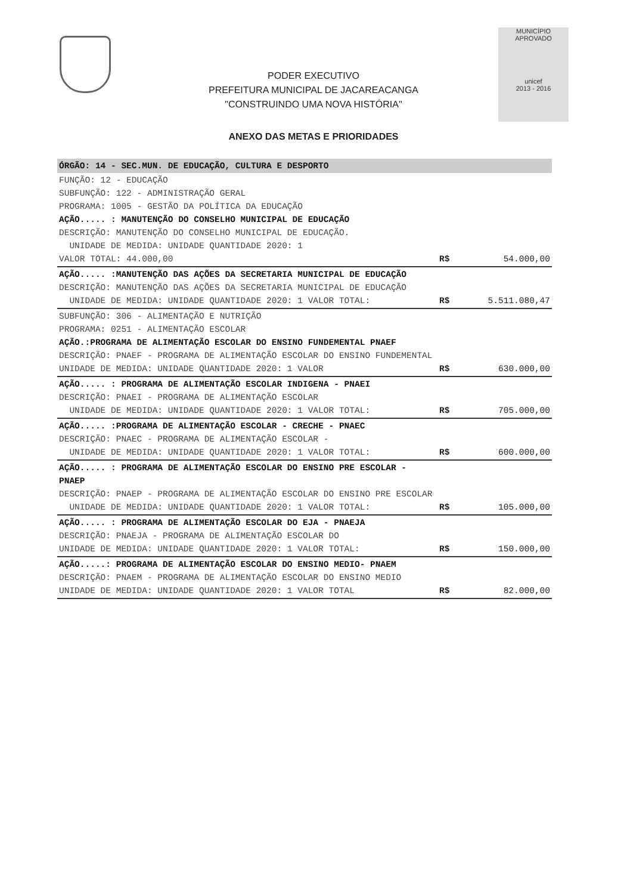PODER EXECUTIVO
PREFEITURA MUNICIPAL DE JACAREACANGA
"CONSTRUINDO UMA NOVA HISTÓRIA"
MUNICÍPIO APROVADO
unicef
2013 - 2016
ANEXO DAS METAS E PRIORIDADES
| ÓRGÃO: 14 - SEC.MUN. DE EDUCAÇÃO, CULTURA E DESPORTO | | |
| FUNÇÃO: 12 - EDUCAÇÃO SUBFUNÇÃO: 122 - ADMINISTRAÇÃO GERAL PROGRAMA: 1005 - GESTÃO DA POLÍTICA DA EDUCAÇÃO AÇÃO..... : MANUTENÇÃO DO CONSELHO MUNICIPAL DE EDUCAÇÃO DESCRIÇÃO: MANUTENÇÃO DO CONSELHO MUNICIPAL DE EDUCAÇÃO. UNIDADE DE MEDIDA: UNIDADE QUANTIDADE 2020: 1 VALOR TOTAL: 44.000,00 | R$ | 54.000,00 |
| AÇÃO..... :MANUTENÇÃO DAS AÇÕES DA SECRETARIA MUNICIPAL DE EDUCAÇÃO DESCRIÇÃO: MANUTENÇÃO DAS AÇÕES DA SECRETARIA MUNICIPAL DE EDUCAÇÃO UNIDADE DE MEDIDA: UNIDADE QUANTIDADE 2020: 1 VALOR TOTAL: | R$ | 5.511.080,47 |
| SUBFUNÇÃO: 306 - ALIMENTAÇÃO E NUTRIÇÃO PROGRAMA: 0251 - ALIMENTAÇÃO ESCOLAR AÇÃO.:PROGRAMA DE ALIMENTAÇÃO ESCOLAR DO ENSINO FUNDEMENTAL PNAEF DESCRIÇÃO: PNAEF - PROGRAMA DE ALIMENTAÇÃO ESCOLAR DO ENSINO FUNDEMENTAL UNIDADE DE MEDIDA: UNIDADE QUANTIDADE 2020: 1 VALOR | R$ | 630.000,00 |
| AÇÃO..... : PROGRAMA DE ALIMENTAÇÃO ESCOLAR INDIGENA - PNAEI DESCRIÇÃO: PNAEI - PROGRAMA DE ALIMENTAÇÃO ESCOLAR UNIDADE DE MEDIDA: UNIDADE QUANTIDADE 2020: 1 VALOR TOTAL: | R$ | 705.000,00 |
| AÇÃO..... :PROGRAMA DE ALIMENTAÇÃO ESCOLAR - CRECHE - PNAEC DESCRIÇÃO: PNAEC - PROGRAMA DE ALIMENTAÇÃO ESCOLAR - UNIDADE DE MEDIDA: UNIDADE QUANTIDADE 2020: 1 VALOR TOTAL: | R$ | 600.000,00 |
| AÇÃO..... : PROGRAMA DE ALIMENTAÇÃO ESCOLAR DO ENSINO PRE ESCOLAR - PNAEP DESCRIÇÃO: PNAEP - PROGRAMA DE ALIMENTAÇÃO ESCOLAR DO ENSINO PRE ESCOLAR UNIDADE DE MEDIDA: UNIDADE QUANTIDADE 2020: 1 VALOR TOTAL: | R$ | 105.000,00 |
| AÇÃO..... : PROGRAMA DE ALIMENTAÇÃO ESCOLAR DO EJA - PNAEJA DESCRIÇÃO: PNAEJA - PROGRAMA DE ALIMENTAÇÃO ESCOLAR DO UNIDADE DE MEDIDA: UNIDADE QUANTIDADE 2020: 1 VALOR TOTAL: | R$ | 150.000,00 |
| AÇÃO.....: PROGRAMA DE ALIMENTAÇÃO ESCOLAR DO ENSINO MEDIO- PNAEM DESCRIÇÃO: PNAEM - PROGRAMA DE ALIMENTAÇÃO ESCOLAR DO ENSINO MEDIO UNIDADE DE MEDIDA: UNIDADE QUANTIDADE 2020: 1 VALOR TOTAL | R$ | 82.000,00 |